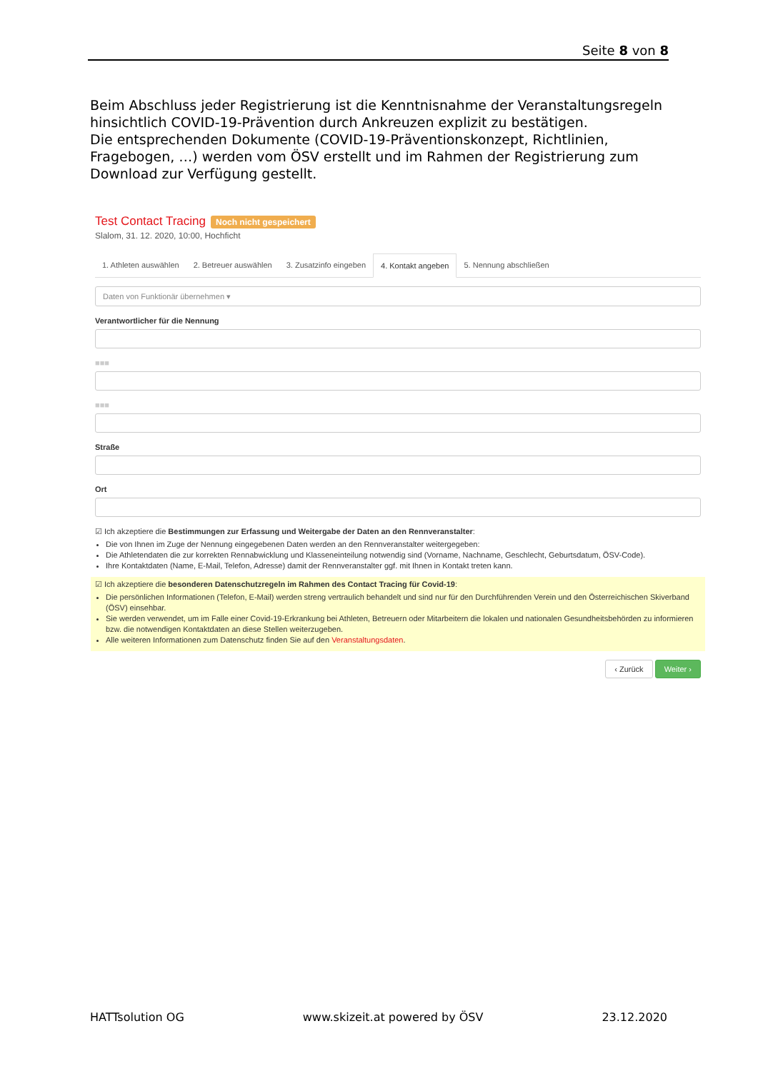Seite 8 von 8
Beim Abschluss jeder Registrierung ist die Kenntnisnahme der Veranstaltungsregeln hinsichtlich COVID-19-Prävention durch Ankreuzen explizit zu bestätigen.
Die entsprechenden Dokumente (COVID-19-Präventionskonzept, Richtlinien, Fragebogen, …) werden vom ÖSV erstellt und im Rahmen der Registrierung zum Download zur Verfügung gestellt.
Test Contact Tracing Noch nicht gespeichert
Slalom, 31. 12. 2020, 10:00, Hochficht
1. Athleten auswählen 2. Betreuer auswählen 3. Zusatzinfo eingeben 4. Kontakt angeben 5. Nennung abschließen
Daten von Funktionär übernehmen ▾
Verantwortlicher für die Nennung
■■■
■■■
Straße
Ort
☑ Ich akzeptiere die Bestimmungen zur Erfassung und Weitergabe der Daten an den Rennveranstalter:
Die von Ihnen im Zuge der Nennung eingegebenen Daten werden an den Rennveranstalter weitergegeben:
Die Athletendaten die zur korrekten Rennabwicklung und Klasseneinteilung notwendig sind (Vorname, Nachname, Geschlecht, Geburtsdatum, ÖSV-Code).
Ihre Kontaktdaten (Name, E-Mail, Telefon, Adresse) damit der Rennveranstalter ggf. mit Ihnen in Kontakt treten kann.
☑ Ich akzeptiere die besonderen Datenschutzregeln im Rahmen des Contact Tracing für Covid-19:
Die persönlichen Informationen (Telefon, E-Mail) werden streng vertraulich behandelt und sind nur für den Durchführenden Verein und den Österreichischen Skiverband (ÖSV) einsehbar.
Sie werden verwendet, um im Falle einer Covid-19-Erkrankung bei Athleten, Betreuern oder Mitarbeitern die lokalen und nationalen Gesundheitsbehörden zu informieren bzw. die notwendigen Kontaktdaten an diese Stellen weiterzugeben.
Alle weiteren Informationen zum Datenschutz finden Sie auf den Veranstaltungsdaten.
‹ Zurück Weiter ›
HATTsolution OG www.skizeit.at powered by ÖSV 23.12.2020